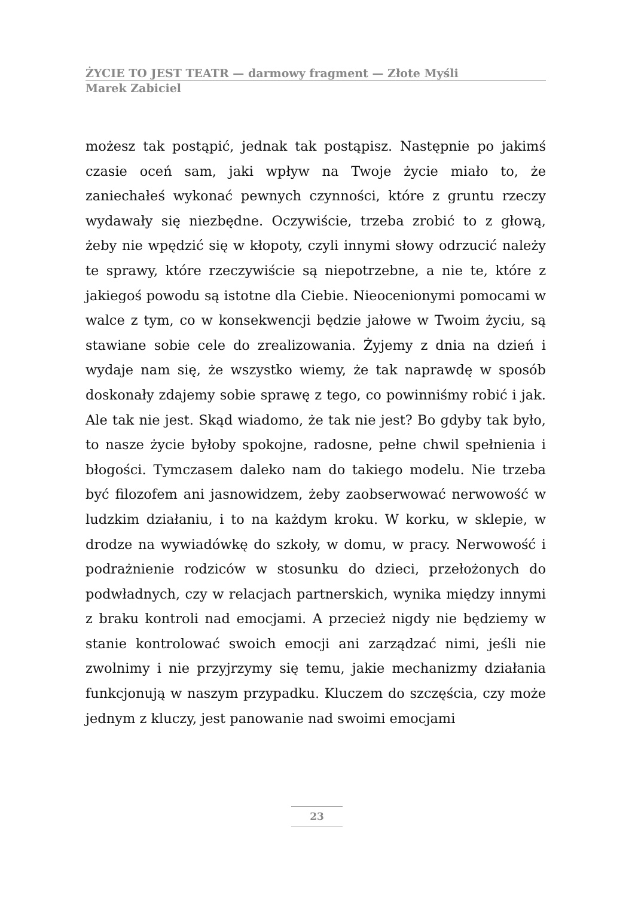ŻYCIE TO JEST TEATR — darmowy fragment — Złote Myśli
Marek Zabiciel
możesz tak postąpić, jednak tak postąpisz. Następnie po jakimś czasie oceń sam, jaki wpływ na Twoje życie miało to, że zaniechałeś wykonać pewnych czynności, które z gruntu rzeczy wydawały się niezbędne. Oczywiście, trzeba zrobić to z głową, żeby nie wpędzić się w kłopoty, czyli innymi słowy odrzucić należy te sprawy, które rzeczywiście są niepotrzebne, a nie te, które z jakiegoś powodu są istotne dla Ciebie. Nieocenionymi pomocami w walce z tym, co w konsekwencji będzie jałowe w Twoim życiu, są stawiane sobie cele do zrealizowania. Żyjemy z dnia na dzień i wydaje nam się, że wszystko wiemy, że tak naprawdę w sposób doskonały zdajemy sobie sprawę z tego, co powinniśmy robić i jak. Ale tak nie jest. Skąd wiadomo, że tak nie jest? Bo gdyby tak było, to nasze życie byłoby spokojne, radosne, pełne chwil spełnienia i błogości. Tymczasem daleko nam do takiego modelu. Nie trzeba być filozofem ani jasnowidzem, żeby zaobserwować nerwowość w ludzkim działaniu, i to na każdym kroku. W korku, w sklepie, w drodze na wywiadówkę do szkoły, w domu, w pracy. Nerwowość i podrażnienie rodziców w stosunku do dzieci, przełożonych do podwładnych, czy w relacjach partnerskich, wynika między innymi z braku kontroli nad emocjami. A przecież nigdy nie będziemy w stanie kontrolować swoich emocji ani zarządzać nimi, jeśli nie zwolnimy i nie przyjrzymy się temu, jakie mechanizmy działania funkcjonują w naszym przypadku. Kluczem do szczęścia, czy może jednym z kluczy, jest panowanie nad swoimi emocjami
23